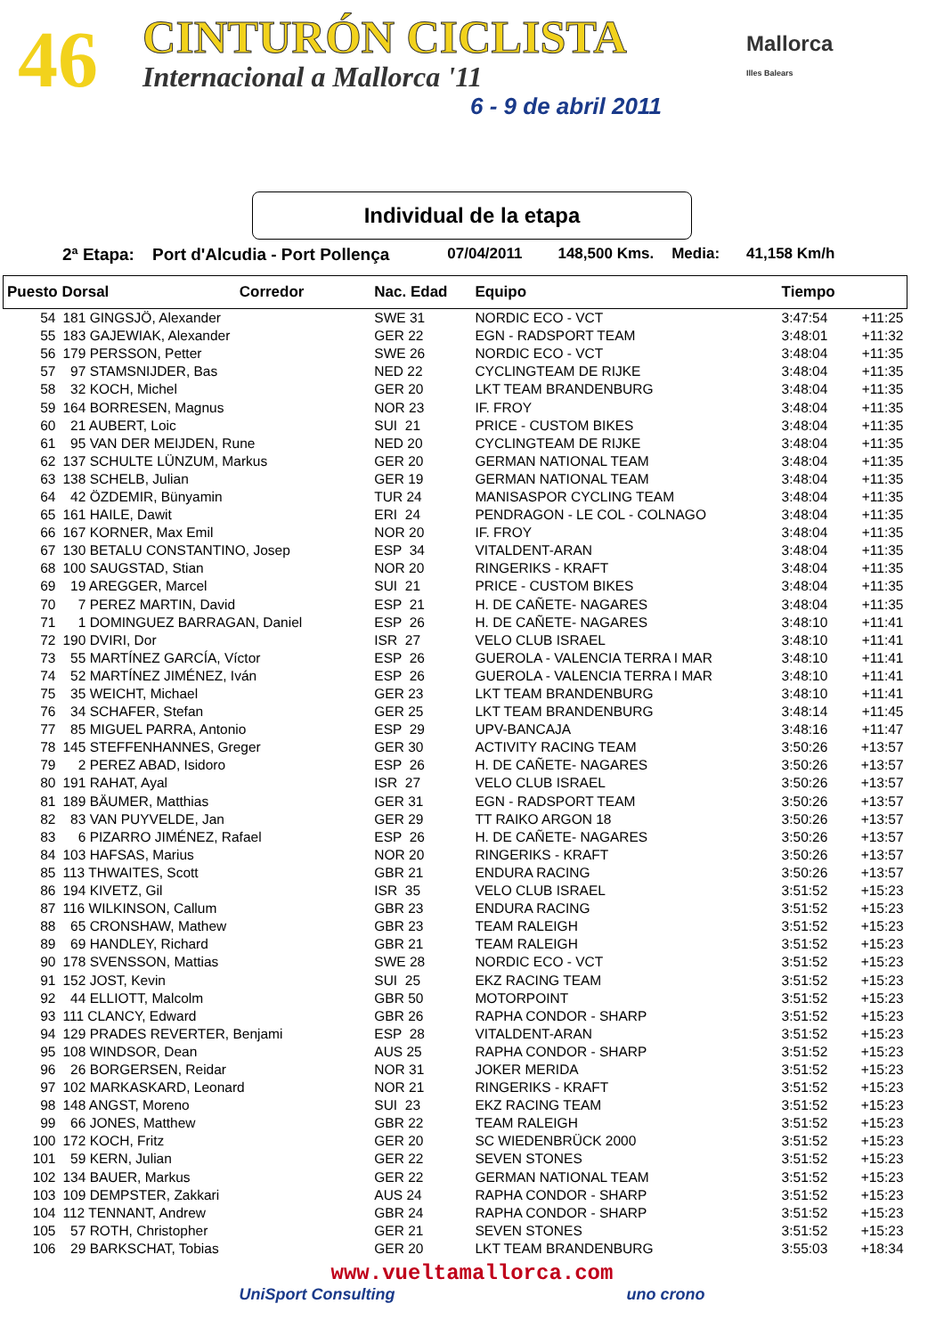46 CINTURÓN CICLISTA
Internacional a Mallorca '11
6 - 9 de abril 2011
Mallorca
Illes Balears
Individual de la etapa
2ª Etapa: Port d'Alcudia - Port Pollença 07/04/2011 148,500 Kms. Media: 41,158 Km/h
| Puesto Dorsal Corredor | | Nac. Edad | Equipo | Tiempo | |
| --- | --- | --- | --- | --- | --- |
| 54 | 181 GINGSJÖ, Alexander | SWE 31 | NORDIC ECO - VCT | 3:47:54 | +11:25 |
| 55 | 183 GAJEWIAK, Alexander | GER 22 | EGN - RADSPORT TEAM | 3:48:01 | +11:32 |
| 56 | 179 PERSSON, Petter | SWE 26 | NORDIC ECO - VCT | 3:48:04 | +11:35 |
| 57 | 97 STAMSNIJDER, Bas | NED 22 | CYCLINGTEAM DE RIJKE | 3:48:04 | +11:35 |
| 58 | 32 KOCH, Michel | GER 20 | LKT TEAM BRANDENBURG | 3:48:04 | +11:35 |
| 59 | 164 BORRESEN, Magnus | NOR 23 | IF. FROY | 3:48:04 | +11:35 |
| 60 | 21 AUBERT, Loic | SUI 21 | PRICE - CUSTOM BIKES | 3:48:04 | +11:35 |
| 61 | 95 VAN DER MEIJDEN, Rune | NED 20 | CYCLINGTEAM DE RIJKE | 3:48:04 | +11:35 |
| 62 | 137 SCHULTE LÜNZUM, Markus | GER 20 | GERMAN NATIONAL TEAM | 3:48:04 | +11:35 |
| 63 | 138 SCHELB, Julian | GER 19 | GERMAN NATIONAL TEAM | 3:48:04 | +11:35 |
| 64 | 42 ÖZDEMIR, Bünyamin | TUR 24 | MANISASPOR CYCLING TEAM | 3:48:04 | +11:35 |
| 65 | 161 HAILE, Dawit | ERI 24 | PENDRAGON - LE COL - COLNAGO | 3:48:04 | +11:35 |
| 66 | 167 KORNER, Max Emil | NOR 20 | IF. FROY | 3:48:04 | +11:35 |
| 67 | 130 BETALU CONSTANTINO, Josep | ESP 34 | VITALDENT-ARAN | 3:48:04 | +11:35 |
| 68 | 100 SAUGSTAD, Stian | NOR 20 | RINGERIKS - KRAFT | 3:48:04 | +11:35 |
| 69 | 19 AREGGER, Marcel | SUI 21 | PRICE - CUSTOM BIKES | 3:48:04 | +11:35 |
| 70 | 7 PEREZ MARTIN, David | ESP 21 | H. DE CAÑETE- NAGARES | 3:48:04 | +11:35 |
| 71 | 1 DOMINGUEZ BARRAGAN, Daniel | ESP 26 | H. DE CAÑETE- NAGARES | 3:48:10 | +11:41 |
| 72 | 190 DVIRI, Dor | ISR 27 | VELO CLUB ISRAEL | 3:48:10 | +11:41 |
| 73 | 55 MARTÍNEZ GARCÍA, Víctor | ESP 26 | GUEROLA - VALENCIA TERRA I MAR | 3:48:10 | +11:41 |
| 74 | 52 MARTÍNEZ JIMÉNEZ, Iván | ESP 26 | GUEROLA - VALENCIA TERRA I MAR | 3:48:10 | +11:41 |
| 75 | 35 WEICHT, Michael | GER 23 | LKT TEAM BRANDENBURG | 3:48:10 | +11:41 |
| 76 | 34 SCHAFER, Stefan | GER 25 | LKT TEAM BRANDENBURG | 3:48:14 | +11:45 |
| 77 | 85 MIGUEL PARRA, Antonio | ESP 29 | UPV-BANCAJA | 3:48:16 | +11:47 |
| 78 | 145 STEFFENHANNES, Greger | GER 30 | ACTIVITY RACING TEAM | 3:50:26 | +13:57 |
| 79 | 2 PEREZ ABAD, Isidoro | ESP 26 | H. DE CAÑETE- NAGARES | 3:50:26 | +13:57 |
| 80 | 191 RAHAT, Ayal | ISR 27 | VELO CLUB ISRAEL | 3:50:26 | +13:57 |
| 81 | 189 BÄUMER, Matthias | GER 31 | EGN - RADSPORT TEAM | 3:50:26 | +13:57 |
| 82 | 83 VAN PUYVELDE, Jan | GER 29 | TT RAIKO ARGON 18 | 3:50:26 | +13:57 |
| 83 | 6 PIZARRO JIMÉNEZ, Rafael | ESP 26 | H. DE CAÑETE- NAGARES | 3:50:26 | +13:57 |
| 84 | 103 HAFSAS, Marius | NOR 20 | RINGERIKS - KRAFT | 3:50:26 | +13:57 |
| 85 | 113 THWAITES, Scott | GBR 21 | ENDURA RACING | 3:50:26 | +13:57 |
| 86 | 194 KIVETZ, Gil | ISR 35 | VELO CLUB ISRAEL | 3:51:52 | +15:23 |
| 87 | 116 WILKINSON, Callum | GBR 23 | ENDURA RACING | 3:51:52 | +15:23 |
| 88 | 65 CRONSHAW, Mathew | GBR 23 | TEAM RALEIGH | 3:51:52 | +15:23 |
| 89 | 69 HANDLEY, Richard | GBR 21 | TEAM RALEIGH | 3:51:52 | +15:23 |
| 90 | 178 SVENSSON, Mattias | SWE 28 | NORDIC ECO - VCT | 3:51:52 | +15:23 |
| 91 | 152 JOST, Kevin | SUI 25 | EKZ RACING TEAM | 3:51:52 | +15:23 |
| 92 | 44 ELLIOTT, Malcolm | GBR 50 | MOTORPOINT | 3:51:52 | +15:23 |
| 93 | 111 CLANCY, Edward | GBR 26 | RAPHA CONDOR - SHARP | 3:51:52 | +15:23 |
| 94 | 129 PRADES REVERTER, Benjami | ESP 28 | VITALDENT-ARAN | 3:51:52 | +15:23 |
| 95 | 108 WINDSOR, Dean | AUS 25 | RAPHA CONDOR - SHARP | 3:51:52 | +15:23 |
| 96 | 26 BORGERSEN, Reidar | NOR 31 | JOKER MERIDA | 3:51:52 | +15:23 |
| 97 | 102 MARKASKARD, Leonard | NOR 21 | RINGERIKS - KRAFT | 3:51:52 | +15:23 |
| 98 | 148 ANGST, Moreno | SUI 23 | EKZ RACING TEAM | 3:51:52 | +15:23 |
| 99 | 66 JONES, Matthew | GBR 22 | TEAM RALEIGH | 3:51:52 | +15:23 |
| 100 | 172 KOCH, Fritz | GER 20 | SC WIEDENBRÜCK 2000 | 3:51:52 | +15:23 |
| 101 | 59 KERN, Julian | GER 22 | SEVEN STONES | 3:51:52 | +15:23 |
| 102 | 134 BAUER, Markus | GER 22 | GERMAN NATIONAL TEAM | 3:51:52 | +15:23 |
| 103 | 109 DEMPSTER, Zakkari | AUS 24 | RAPHA CONDOR - SHARP | 3:51:52 | +15:23 |
| 104 | 112 TENNANT, Andrew | GBR 24 | RAPHA CONDOR - SHARP | 3:51:52 | +15:23 |
| 105 | 57 ROTH, Christopher | GER 21 | SEVEN STONES | 3:51:52 | +15:23 |
| 106 | 29 BARKSCHAT, Tobias | GER 20 | LKT TEAM BRANDENBURG | 3:55:03 | +18:34 |
www.vueltamallorca.com
UniSport Consulting uno crono